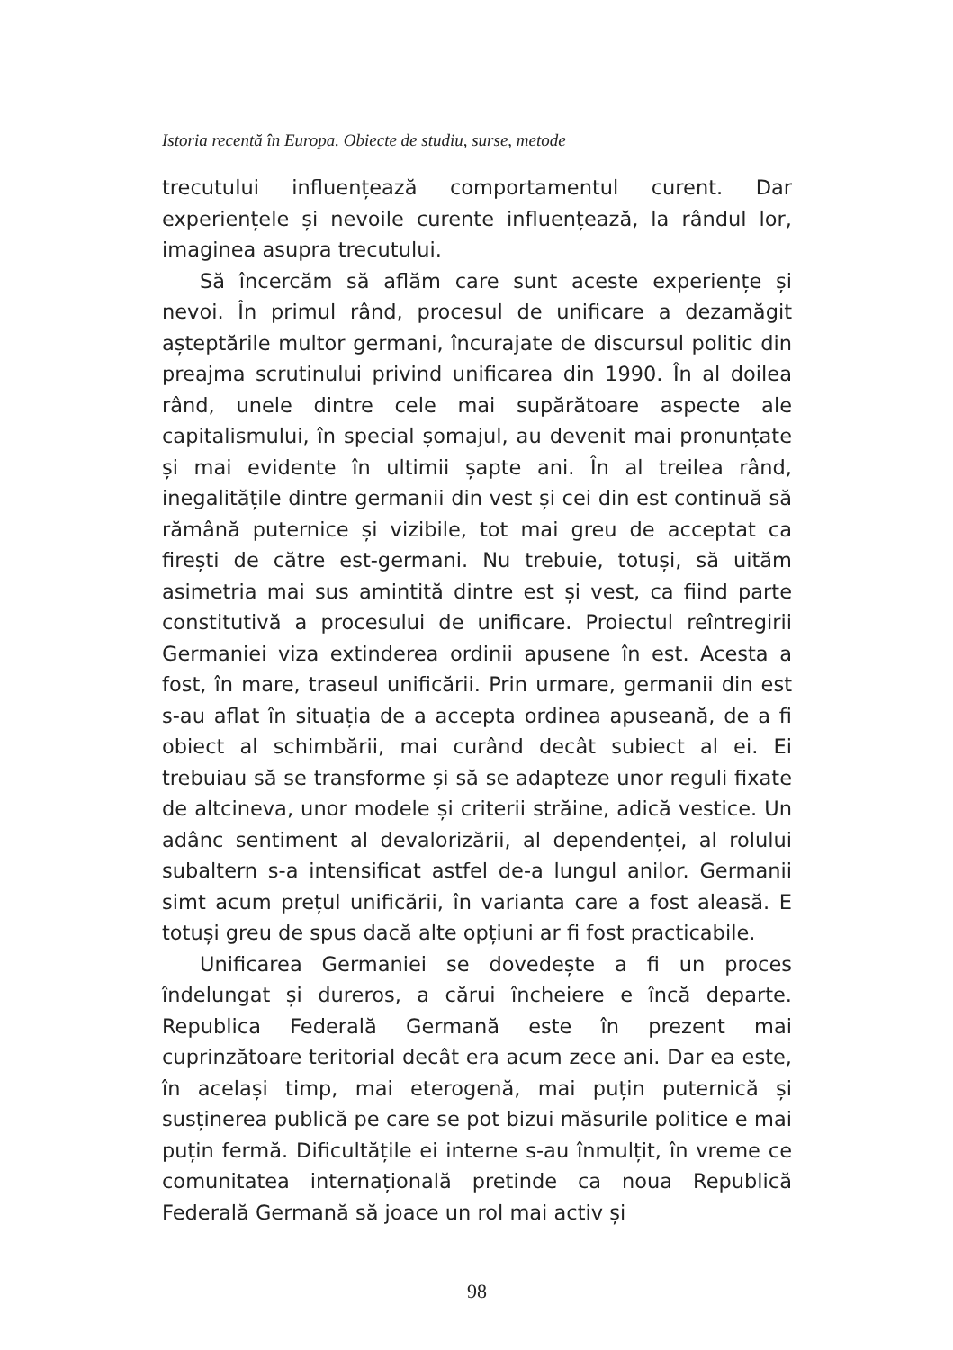Istoria recentă în Europa. Obiecte de studiu, surse, metode
trecutului influențează comportamentul curent. Dar experiențele și nevoile curente influențează, la rândul lor, imaginea asupra trecutului.
Să încercăm să aflăm care sunt aceste experiențe și nevoi. În primul rând, procesul de unificare a dezamăgit așteptările multor germani, încurajate de discursul politic din preajma scrutinului privind unificarea din 1990. În al doilea rând, unele dintre cele mai supărătoare aspecte ale capitalismului, în special șomajul, au devenit mai pronunțate și mai evidente în ultimii șapte ani. În al treilea rând, inegalitățile dintre germanii din vest și cei din est continuă să rămână puternice și vizibile, tot mai greu de acceptat ca firești de către est-germani. Nu trebuie, totuși, să uităm asimetria mai sus amintită dintre est și vest, ca fiind parte constitutivă a procesului de unificare. Proiectul reîntregirii Germaniei viza extinderea ordinii apusene în est. Acesta a fost, în mare, traseul unificării. Prin urmare, germanii din est s-au aflat în situația de a accepta ordinea apuseană, de a fi obiect al schimbării, mai curând decât subiect al ei. Ei trebuiau să se transforme și să se adapteze unor reguli fixate de altcineva, unor modele și criterii străine, adică vestice. Un adânc sentiment al devalorizării, al dependenței, al rolului subaltern s-a intensificat astfel de-a lungul anilor. Germanii simt acum prețul unificării, în varianta care a fost aleasă. E totuși greu de spus dacă alte opțiuni ar fi fost practicabile.
Unificarea Germaniei se dovedește a fi un proces îndelungat și dureros, a cărui încheiere e încă departe. Republica Federală Germană este în prezent mai cuprinzătoare teritorial decât era acum zece ani. Dar ea este, în același timp, mai eterogenă, mai puțin puternică și susținerea publică pe care se pot bizui măsurile politice e mai puțin fermă. Dificultățile ei interne s-au înmulțit, în vreme ce comunitatea internațională pretinde ca noua Republică Federală Germană să joace un rol mai activ și
98